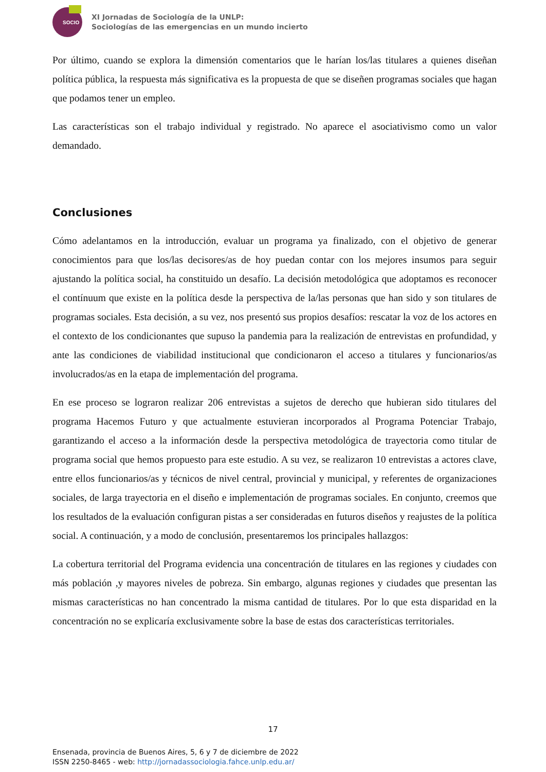SOCIO
XI Jornadas de Sociología de la UNLP:
Sociologías de las emergencias en un mundo incierto
Por último, cuando se explora la dimensión comentarios que le harían los/las titulares a quienes diseñan política pública, la respuesta más significativa es la propuesta de que se diseñen programas sociales que hagan que podamos tener un empleo.
Las características son el trabajo individual y registrado. No aparece el asociativismo como un valor demandado.
Conclusiones
Cómo adelantamos en la introducción, evaluar un programa ya finalizado, con el objetivo de generar conocimientos para que los/las decisores/as de hoy puedan contar con los mejores insumos para seguir ajustando la política social, ha constituido un desafío. La decisión metodológica que adoptamos es reconocer el contínuum que existe en la política desde la perspectiva de la/las personas que han sido y son titulares de programas sociales. Esta decisión, a su vez, nos presentó sus propios desafíos: rescatar la voz de los actores en el contexto de los condicionantes que supuso la pandemia para la realización de entrevistas en profundidad, y ante las condiciones de viabilidad institucional que condicionaron el acceso a titulares y funcionarios/as involucrados/as en la etapa de implementación del programa.
En ese proceso se lograron realizar 206 entrevistas a sujetos de derecho que hubieran sido titulares del programa Hacemos Futuro y que actualmente estuvieran incorporados al Programa Potenciar Trabajo, garantizando el acceso a la información desde la perspectiva metodológica de trayectoria como titular de programa social que hemos propuesto para este estudio. A su vez, se realizaron 10 entrevistas a actores clave, entre ellos funcionarios/as y técnicos de nivel central, provincial y municipal, y referentes de organizaciones sociales, de larga trayectoria en el diseño e implementación de programas sociales. En conjunto, creemos que los resultados de la evaluación configuran pistas a ser consideradas en futuros diseños y reajustes de la política social. A continuación, y a modo de conclusión, presentaremos los principales hallazgos:
La cobertura territorial del Programa evidencia una concentración de titulares en las regiones y ciudades con más población ,y mayores niveles de pobreza. Sin embargo, algunas regiones y ciudades que presentan las mismas características no han concentrado la misma cantidad de titulares. Por lo que esta disparidad en la concentración no se explicaría exclusivamente sobre la base de estas dos características territoriales.
17
Ensenada, provincia de Buenos Aires, 5, 6 y 7 de diciembre de 2022
ISSN 2250-8465 - web: http://jornadassociologia.fahce.unlp.edu.ar/